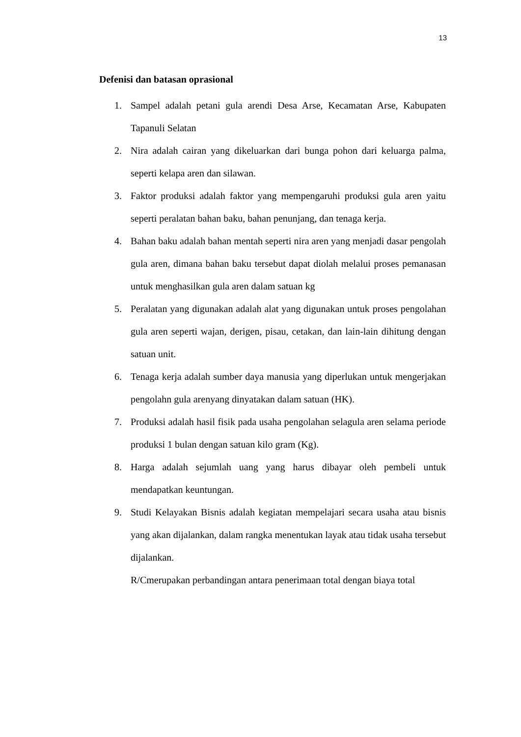13
Defenisi dan batasan oprasional
1. Sampel adalah petani gula arendi Desa Arse, Kecamatan Arse, Kabupaten Tapanuli Selatan
2. Nira adalah cairan yang dikeluarkan dari bunga pohon dari keluarga palma, seperti kelapa aren dan silawan.
3. Faktor produksi adalah faktor yang mempengaruhi produksi gula aren yaitu seperti peralatan bahan baku, bahan penunjang, dan tenaga kerja.
4. Bahan baku adalah bahan mentah seperti nira aren yang menjadi dasar pengolah gula aren, dimana bahan baku tersebut dapat diolah melalui proses pemanasan untuk menghasilkan gula aren dalam satuan kg
5. Peralatan yang digunakan adalah alat yang digunakan untuk proses pengolahan gula aren seperti wajan, derigen, pisau, cetakan, dan lain-lain dihitung dengan satuan unit.
6. Tenaga kerja adalah sumber daya manusia yang diperlukan untuk mengerjakan pengolahn gula arenyang dinyatakan dalam satuan (HK).
7. Produksi adalah hasil fisik pada usaha pengolahan selagula aren selama periode produksi 1 bulan dengan satuan kilo gram (Kg).
8. Harga adalah sejumlah uang yang harus dibayar oleh pembeli untuk mendapatkan keuntungan.
9. Studi Kelayakan Bisnis adalah kegiatan mempelajari secara usaha atau bisnis yang akan dijalankan, dalam rangka menentukan layak atau tidak usaha tersebut dijalankan.
R/Cmerupakan perbandingan antara penerimaan total dengan biaya total